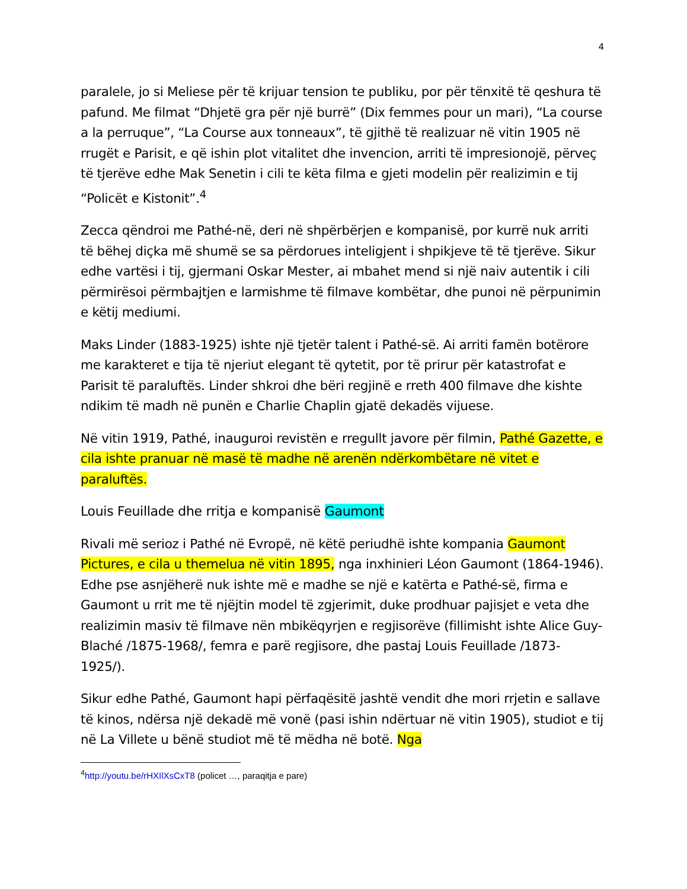4
paralele, jo si Meliese për të krijuar tension te publiku, por për tënxitë të qeshura të pafund. Me filmat “Dhjetë gra për një burrë” (Dix femmes pour un mari), “La course a la perruque”, “La Course aux tonneaux”, të gjithë të realizuar në vitin 1905 në rrugët e Parisit, e që ishin plot vitalitet dhe invencion, arriti të impresionojë, përveç të tjerëve edhe Mak Senetin i cili te këta filma e gjeti modelin për realizimin e tij “Policët e Kistonit”.<sup>4</sup>
Zecca qëndroi me Pathé-në, deri në shpërbërjen e kompanisë, por kurrë nuk arriti të bëhej diçka më shumë se sa përdorues inteligjent i shpikjeve të të tjerëve. Sikur edhe vartësi i tij, gjermani Oskar Mester, ai mbahet mend si një naiv autentik i cili përmirësoi përmbajtjen e larmishme të filmave kombëtar, dhe punoi në përpunimin e këtij mediumi.
Maks Linder (1883-1925) ishte një tjetër talent i Pathé-së. Ai arriti famën botërore me karakteret e tija të njeriut elegant të qytetit, por të prirur për katastrofat e Parisit të paraluftës. Linder shkroi dhe bëri regjinë e rreth 400 filmave dhe kishte ndikim të madh në punën e Charlie Chaplin gjatë dekadës vijuese.
Në vitin 1919, Pathé, inauguroi revistën e rregullt javore për filmin, Pathé Gazette, e cila ishte pranuar në masë të madhe në arenën ndërkombëtare në vitet e paraluftës.
Louis Feuillade dhe rritja e kompanisë Gaumont
Rivali më serioz i Pathé në Evropë, në këtë periudhë ishte kompania Gaumont Pictures, e cila u themelua në vitin 1895, nga inxhinieri Léon Gaumont (1864-1946). Edhe pse asnjëherë nuk ishte më e madhe se një e katërta e Pathé-së, firma e Gaumont u rrit me të njëjtin model të zgjerimit, duke prodhuar pajisjet e veta dhe realizimin masiv të filmave nën mbikëqyrjen e regjisorëve (fillimisht ishte Alice Guy-Blaché /1875-1968/, femra e parë regjisore, dhe pastaj Louis Feuillade /1873-1925/).
Sikur edhe Pathé, Gaumont hapi përfaqësitë jashtë vendit dhe mori rrjetin e sallave të kinos, ndërsa një dekadë më vonë (pasi ishin ndërtuar në vitin 1905), studiot e tij në La Villete u bënë studiot më të mëdha në botë. Nga
<sup>4</sup> http://youtu.be/rHXIlXsCxT8 (policet …, paraqitja e pare)